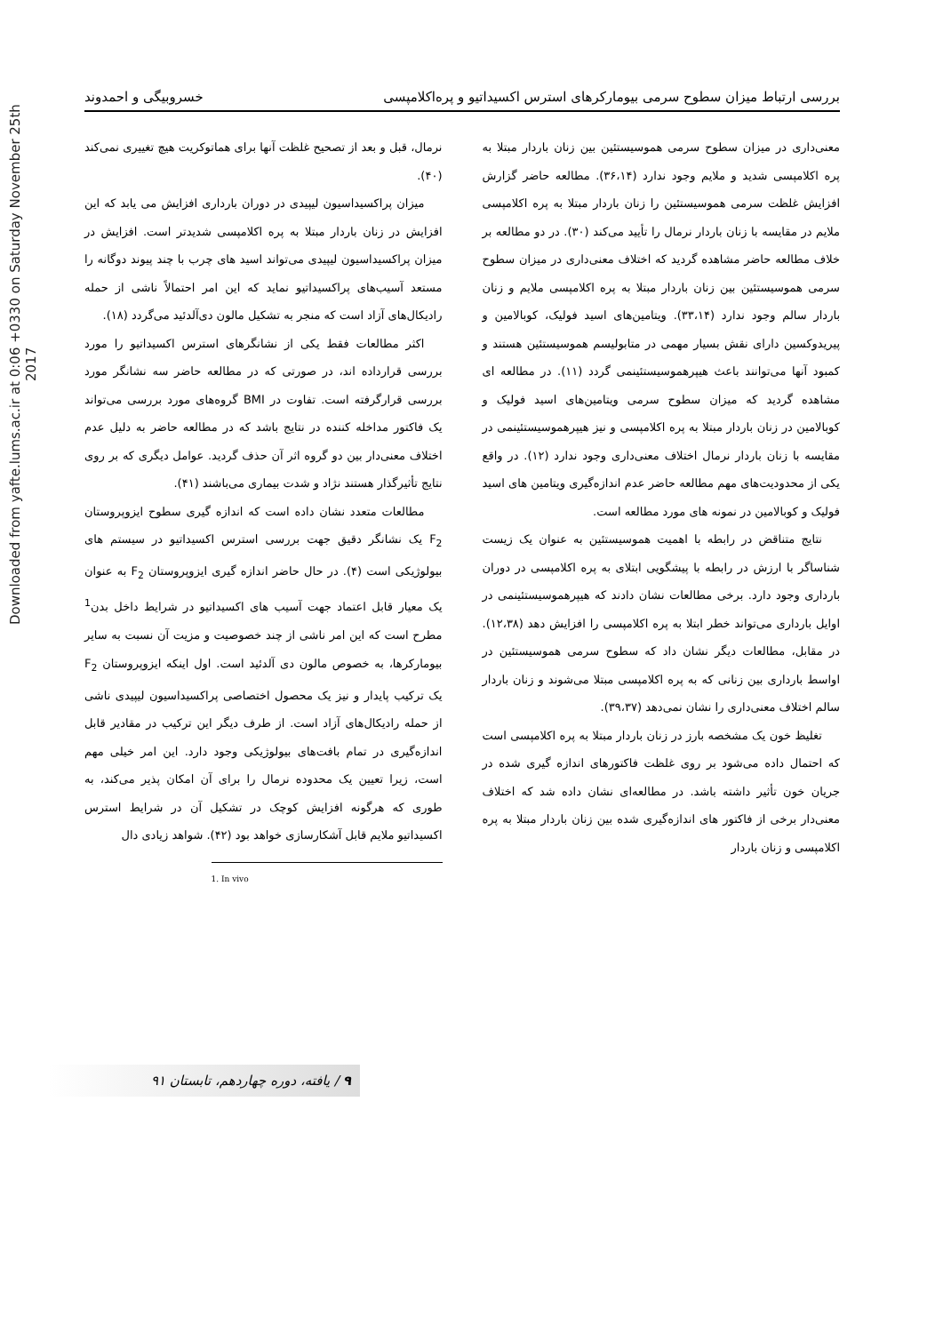Downloaded from yafte.lums.ac.ir at 0:06 +0330 on Saturday November 25th 2017
بررسی ارتباط میزان سطوح سرمی بیومارکرهای استرس اکسیداتیو و پره‌اکلامپسی خسروبیگی و احمدوند
معنی‌داری در میزان سطوح سرمی هموسیستئین بین زنان باردار مبتلا به پره اکلامپسی شدید و ملایم وجود ندارد (۳۶،۱۴). مطالعه حاضر گزارش افزایش غلظت سرمی هموسیستئین را زنان باردار مبتلا به پره اکلامپسی ملایم در مقایسه با زنان باردار نرمال را تأیید می‌کند (۳۰). در دو مطالعه بر خلاف مطالعه حاضر مشاهده گردید که اختلاف معنی‌داری در میزان سطوح سرمی هموسیستئین بین زنان باردار مبتلا به پره اکلامپسی ملایم و زنان باردار سالم وجود ندارد (۳۳،۱۴). ویتامین‌های اسید فولیک، کوبالامین و پیریدوکسین دارای نقش بسیار مهمی در متابولیسم هموسیستئین هستند و کمبود آنها می‌توانند باعث هیپرهموسیستئینمی گردد (۱۱). در مطالعه ای مشاهده گردید که میزان سطوح سرمی ویتامین‌های اسید فولیک و کوبالامین در زنان باردار مبتلا به پره اکلامپسی و نیز هیپرهموسیستئینمی در مقایسه با زنان باردار نرمال اختلاف معنی‌داری وجود ندارد (۱۲). در واقع یکی از محدودیت‌های مهم مطالعه حاضر عدم اندازه‌گیری ویتامین های اسید فولیک و کوبالامین در نمونه های مورد مطالعه است.
نتایج متناقض در رابطه با اهمیت هموسیستئین به عنوان یک زیست شناساگر با ارزش در رابطه با پیشگویی ابتلای به پره اکلامپسی در دوران بارداری وجود دارد. برخی مطالعات نشان دادند که هیپرهموسیستئینمی در اوایل بارداری می‌تواند خطر ابتلا به پره اکلامپسی را افزایش دهد (۱۲،۳۸). در مقابل، مطالعات دیگر نشان داد که سطوح سرمی هموسیستئین در اواسط بارداری بین زنانی که به پره اکلامپسی مبتلا می‌شوند و زنان باردار سالم اختلاف معنی‌داری را نشان نمی‌دهد (۳۹،۳۷).
تغلیظ خون یک مشخصه بارز در زنان باردار مبتلا به پره اکلامپسی است که احتمال داده می‌شود بر روی غلظت فاکتورهای اندازه گیری شده در جریان خون تأثیر داشته باشد. در مطالعه‌ای نشان داده شد که اختلاف معنی‌دار برخی از فاکتور های اندازه‌گیری شده بین زنان باردار مبتلا به پره اکلامپسی و زنان باردار
نرمال، قبل و بعد از تصحیح غلظت آنها برای هماتوکریت هیچ تغییری نمی‌کند (۴۰).
میزان پراکسیداسیون لیپیدی در دوران بارداری افزایش می یابد که این افزایش در زنان باردار مبتلا به پره اکلامپسی شدیدتر است. افزایش در میزان پراکسیداسیون لیپیدی می‌تواند اسید های چرب با چند پیوند دوگانه را مستعد آسیب‌های پراکسیداتیو نماید که این امر احتمالاً ناشی از حمله رادیکال‌های آزاد است که منجر به تشکیل مالون دی‌آلدئید می‌گردد (۱۸).
اکثر مطالعات فقط یکی از نشانگرهای استرس اکسیداتیو را مورد بررسی قرارداده اند، در صورتی که در مطالعه حاضر سه نشانگر مورد بررسی قرارگرفته است. تفاوت در BMI گروه‌های مورد بررسی می‌تواند یک فاکتور مداخله کننده در نتایج باشد که در مطالعه حاضر به دلیل عدم اختلاف معنی‌دار بین دو گروه اثر آن حذف گردید. عوامل دیگری که بر روی نتایج تأثیرگذار هستند نژاد و شدت بیماری می‌باشند (۴۱).
مطالعات متعدد نشان داده است که اندازه گیری سطوح ایزوپروستان F<sub>2</sub> یک نشانگر دقیق جهت بررسی استرس اکسیداتیو در سیستم های بیولوژیکی است (۴). در حال حاضر اندازه گیری ایزوپروستان F<sub>2</sub> به عنوان یک معیار قابل اعتماد جهت آسیب های اکسیداتیو در شرایط داخل بدن<sup>1</sup> مطرح است که این امر ناشی از چند خصوصیت و مزیت آن نسبت به سایر بیومارکرها، به خصوص مالون دی آلدئید است. اول اینکه ایزوپروستان F<sub>2</sub> یک ترکیب پایدار و نیز یک محصول اختصاصی پراکسیداسیون لیپیدی ناشی از حمله رادیکال‌های آزاد است. از طرف دیگر این ترکیب در مقادیر قابل اندازه‌گیری در تمام بافت‌های بیولوژیکی وجود دارد. این امر خیلی مهم است، زیرا تعیین یک محدوده نرمال را برای آن امکان پذیر می‌کند، به طوری که هرگونه افزایش کوچک در تشکیل آن در شرایط استرس اکسیداتیو ملایم قابل آشکارسازی خواهد بود (۴۲). شواهد زیادی دال
1. In vivo
۹ / یافته، دوره چهاردهم، تابستان ۹۱